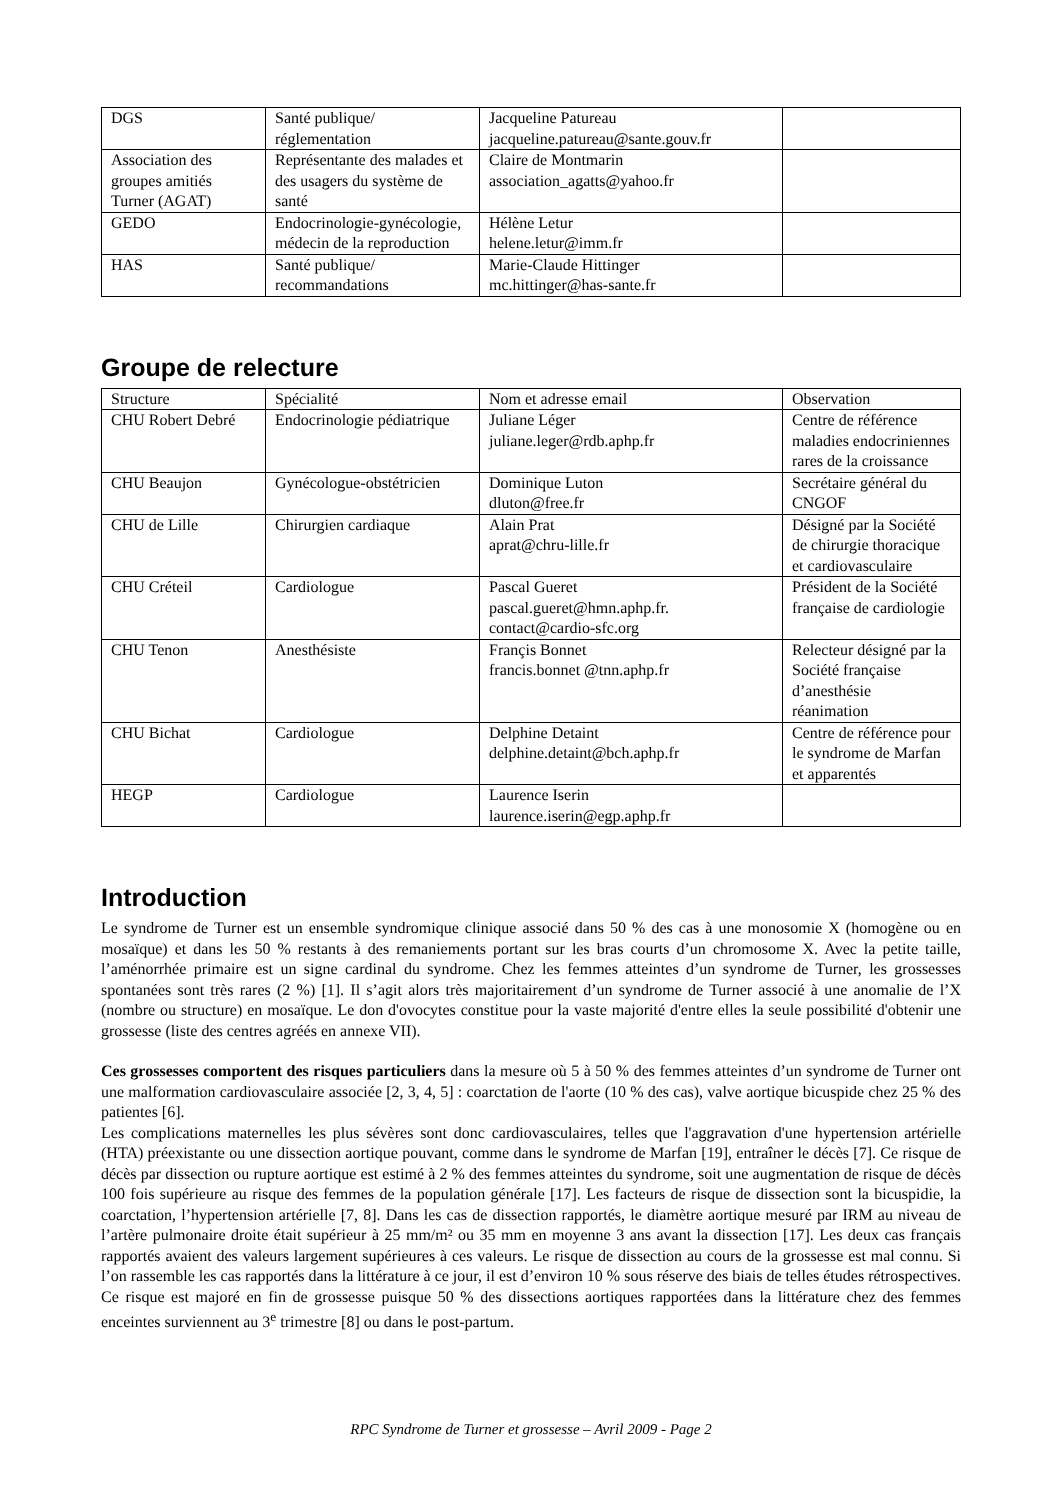| DGS | Santé publique/ réglementation | Jacqueline Patureau jacqueline.patureau@sante.gouv.fr | |
| Association des groupes amitiés Turner (AGAT) | Représentante des malades et des usagers du système de santé | Claire de Montmarin association_agatts@yahoo.fr | |
| GEDO | Endocrinologie-gynécologie, médecin de la reproduction | Hélène Letur helene.letur@imm.fr | |
| HAS | Santé publique/ recommandations | Marie-Claude Hittinger mc.hittinger@has-sante.fr | |
Groupe de relecture
| Structure | Spécialité | Nom et adresse email | Observation |
| CHU Robert Debré | Endocrinologie pédiatrique | Juliane Léger juliane.leger@rdb.aphp.fr | Centre de référence maladies endocriniennes rares de la croissance |
| CHU Beaujon | Gynécologue-obstétricien | Dominique Luton dluton@free.fr | Secrétaire général du CNGOF |
| CHU de Lille | Chirurgien cardiaque | Alain Prat aprat@chru-lille.fr | Désigné par la Société de chirurgie thoracique et cardiovasculaire |
| CHU Créteil | Cardiologue | Pascal Gueret pascal.gueret@hmn.aphp.fr. contact@cardio-sfc.org | Président de la Société française de cardiologie |
| CHU Tenon | Anesthésiste | Françis Bonnet francis.bonnet @tnn.aphp.fr | Relecteur désigné par la Société française d’anesthésie réanimation |
| CHU Bichat | Cardiologue | Delphine Detaint delphine.detaint@bch.aphp.fr | Centre de référence pour le syndrome de Marfan et apparentés |
| HEGP | Cardiologue | Laurence Iserin laurence.iserin@egp.aphp.fr | |
Introduction
Le syndrome de Turner est un ensemble syndromique clinique associé dans 50 % des cas à une monosomie X (homogène ou en mosaïque) et dans les 50 % restants à des remaniements portant sur les bras courts d’un chromosome X. Avec la petite taille, l’aménorrhée primaire est un signe cardinal du syndrome. Chez les femmes atteintes d’un syndrome de Turner, les grossesses spontanées sont très rares (2 %) [1]. Il s’agit alors très majoritairement d’un syndrome de Turner associé à une anomalie de l’X (nombre ou structure) en mosaïque. Le don d'ovocytes constitue pour la vaste majorité d'entre elles la seule possibilité d'obtenir une grossesse (liste des centres agréés en annexe VII).
Ces grossesses comportent des risques particuliers dans la mesure où 5 à 50 % des femmes atteintes d’un syndrome de Turner ont une malformation cardiovasculaire associée [2, 3, 4, 5] : coarctation de l'aorte (10 % des cas), valve aortique bicuspide chez 25 % des patientes [6].
Les complications maternelles les plus sévères sont donc cardiovasculaires, telles que l'aggravation d'une hypertension artérielle (HTA) préexistante ou une dissection aortique pouvant, comme dans le syndrome de Marfan [19], entraîner le décès [7]. Ce risque de décès par dissection ou rupture aortique est estimé à 2 % des femmes atteintes du syndrome, soit une augmentation de risque de décès 100 fois supérieure au risque des femmes de la population générale [17]. Les facteurs de risque de dissection sont la bicuspidie, la coarctation, l’hypertension artérielle [7, 8]. Dans les cas de dissection rapportés, le diamètre aortique mesuré par IRM au niveau de l’artère pulmonaire droite était supérieur à 25 mm/m² ou 35 mm en moyenne 3 ans avant la dissection [17]. Les deux cas français rapportés avaient des valeurs largement supérieures à ces valeurs. Le risque de dissection au cours de la grossesse est mal connu. Si l’on rassemble les cas rapportés dans la littérature à ce jour, il est d’environ 10 % sous réserve des biais de telles études rétrospectives. Ce risque est majoré en fin de grossesse puisque 50 % des dissections aortiques rapportées dans la littérature chez des femmes enceintes surviennent au 3<sup>e</sup> trimestre [8] ou dans le post-partum.
RPC Syndrome de Turner et grossesse – Avril 2009 - Page 2